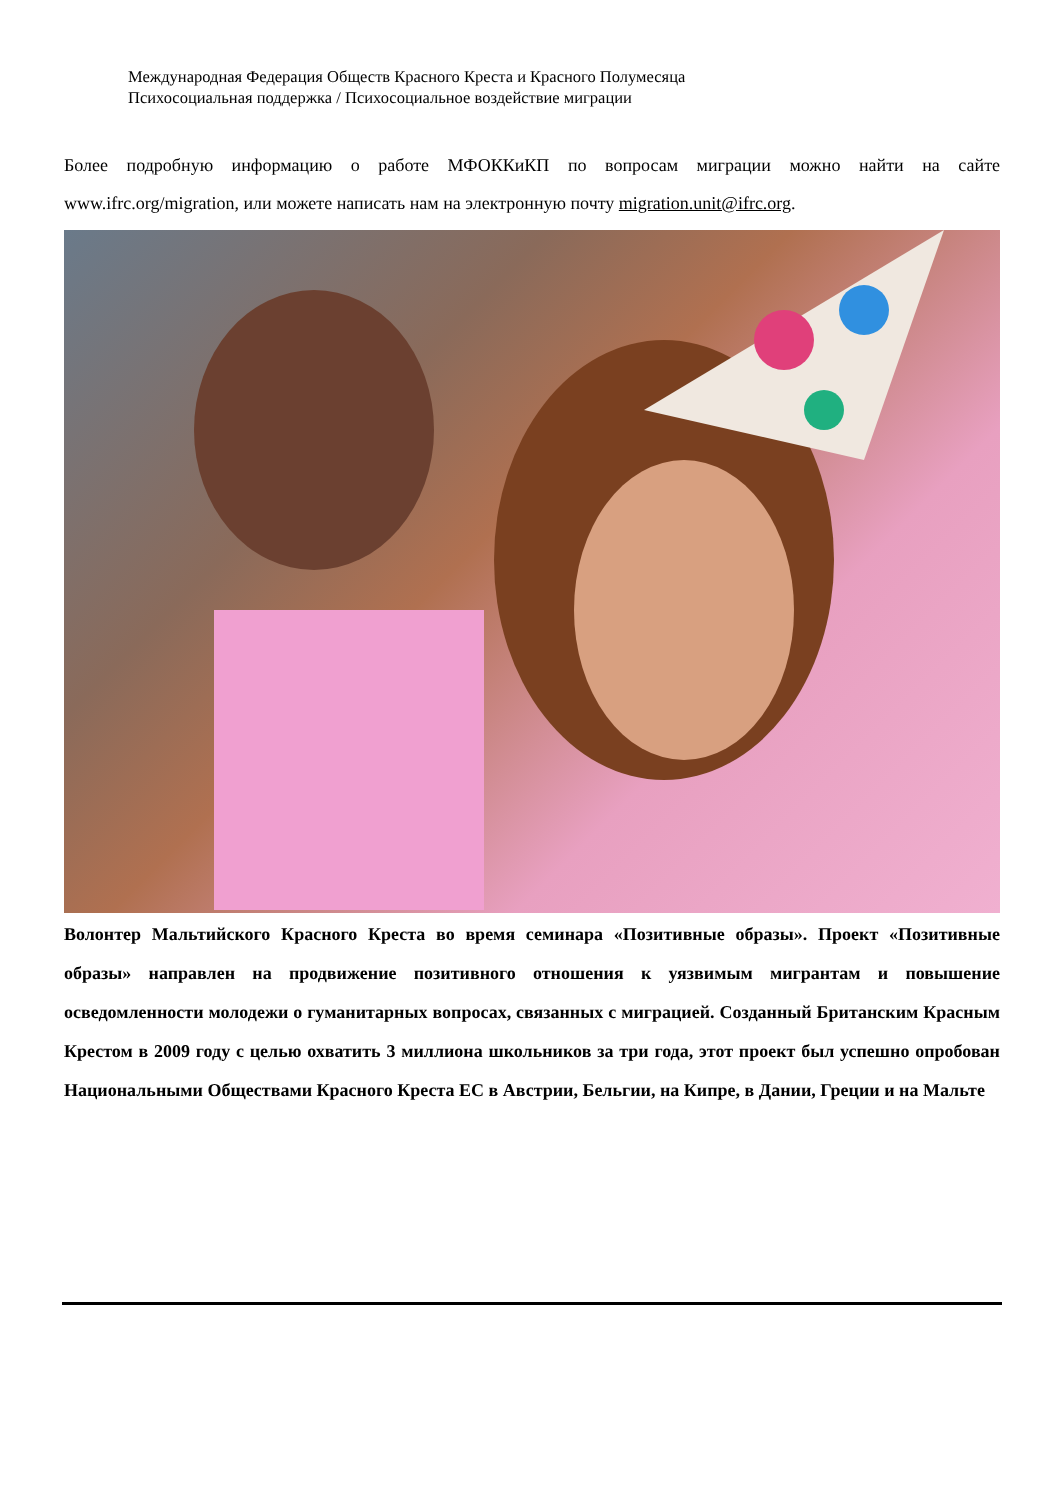Международная Федерация Обществ Красного Креста и Красного Полумесяца
Психосоциальная поддержка / Психосоциальное воздействие миграции
Более подробную информацию о работе МФОККиКП по вопросам миграции можно найти на сайте www.ifrc.org/migration, или можете написать нам на электронную почту migration.unit@ifrc.org.
Волонтер Мальтийского Красного Креста во время семинара «Позитивные образы». Проект «Позитивные образы» направлен на продвижение позитивного отношения к уязвимым мигрантам и повышение осведомленности молодежи о гуманитарных вопросах, связанных с миграцией. Созданный Британским Красным Крестом в 2009 году с целью охватить 3 миллиона школьников за три года, этот проект был успешно опробован Национальными Обществами Красного Креста ЕС в Австрии, Бельгии, на Кипре, в Дании, Греции и на Мальте